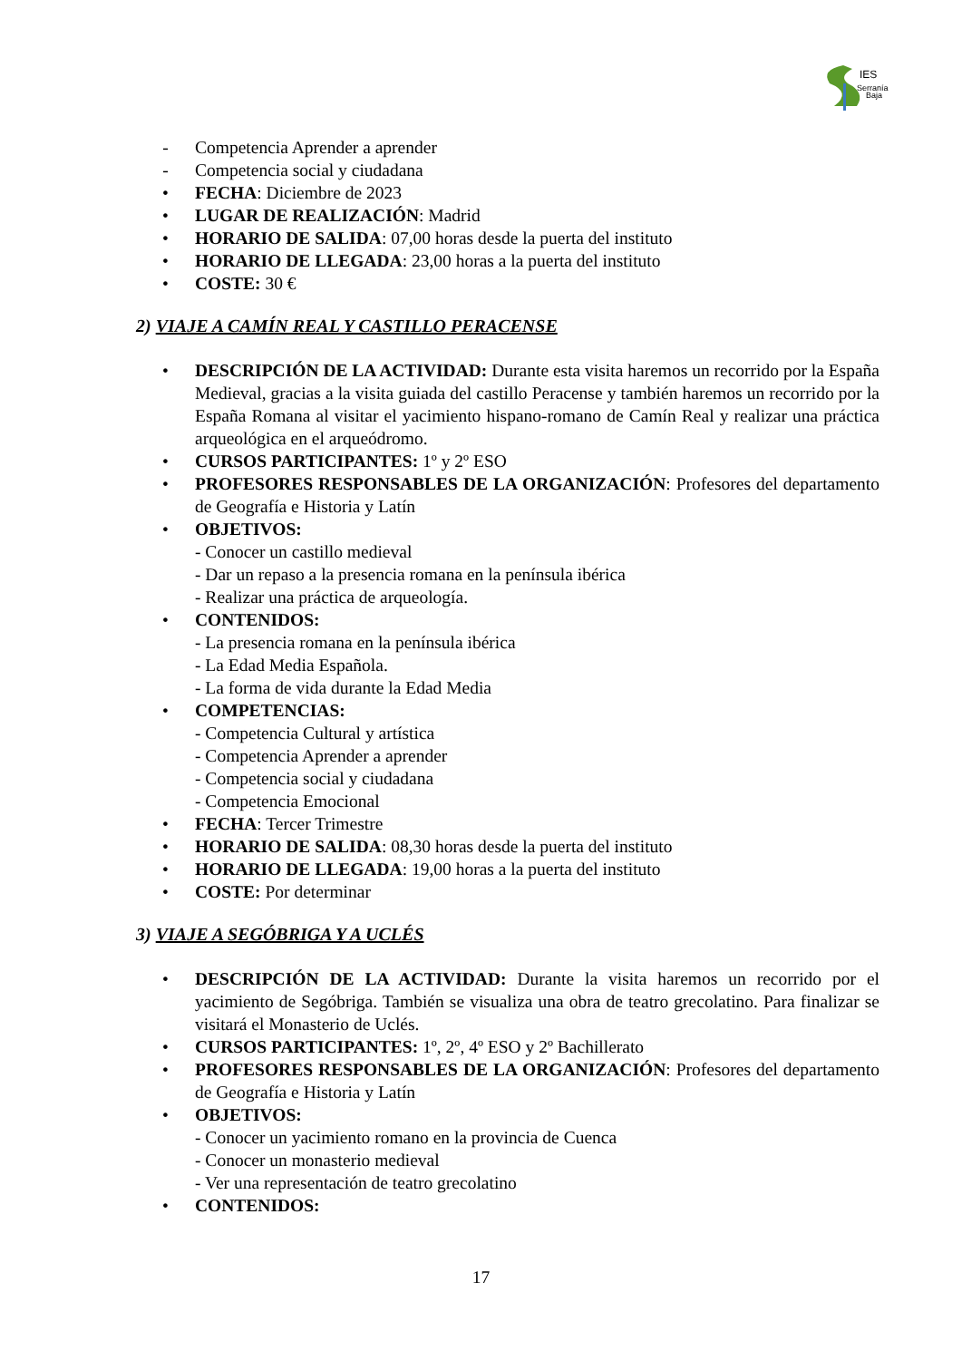IES
Serranía
Baja
- Competencia Aprender a aprender
- Competencia social y ciudadana
• FECHA: Diciembre de 2023
• LUGAR DE REALIZACIÓN: Madrid
• HORARIO DE SALIDA: 07,00 horas desde la puerta del instituto
• HORARIO DE LLEGADA: 23,00 horas a la puerta del instituto
• COSTE: 30 €
2) VIAJE A CAMÍN REAL Y CASTILLO PERACENSE
• DESCRIPCIÓN DE LA ACTIVIDAD: Durante esta visita haremos un recorrido por la España Medieval, gracias a la visita guiada del castillo Peracense y también haremos un recorrido por la España Romana al visitar el yacimiento hispano-romano de Camín Real y realizar una práctica arqueológica en el arqueódromo.
• CURSOS PARTICIPANTES: 1º y 2º ESO
• PROFESORES RESPONSABLES DE LA ORGANIZACIÓN: Profesores del departamento de Geografía e Historia y Latín
• OBJETIVOS:
- Conocer un castillo medieval
- Dar un repaso a la presencia romana en la península ibérica
- Realizar una práctica de arqueología.
• CONTENIDOS:
- La presencia romana en la península ibérica
- La Edad Media Española.
- La forma de vida durante la Edad Media
• COMPETENCIAS:
- Competencia Cultural y artística
- Competencia Aprender a aprender
- Competencia social y ciudadana
- Competencia Emocional
• FECHA: Tercer Trimestre
• HORARIO DE SALIDA: 08,30 horas desde la puerta del instituto
• HORARIO DE LLEGADA: 19,00 horas a la puerta del instituto
• COSTE: Por determinar
3) VIAJE A SEGÓBRIGA Y A UCLÉS
• DESCRIPCIÓN DE LA ACTIVIDAD: Durante la visita haremos un recorrido por el yacimiento de Segóbriga. También se visualiza una obra de teatro grecolatino. Para finalizar se visitará el Monasterio de Uclés.
• CURSOS PARTICIPANTES: 1º, 2º, 4º ESO y 2º Bachillerato
• PROFESORES RESPONSABLES DE LA ORGANIZACIÓN: Profesores del departamento de Geografía e Historia y Latín
• OBJETIVOS:
- Conocer un yacimiento romano en la provincia de Cuenca
- Conocer un monasterio medieval
- Ver una representación de teatro grecolatino
• CONTENIDOS:
17